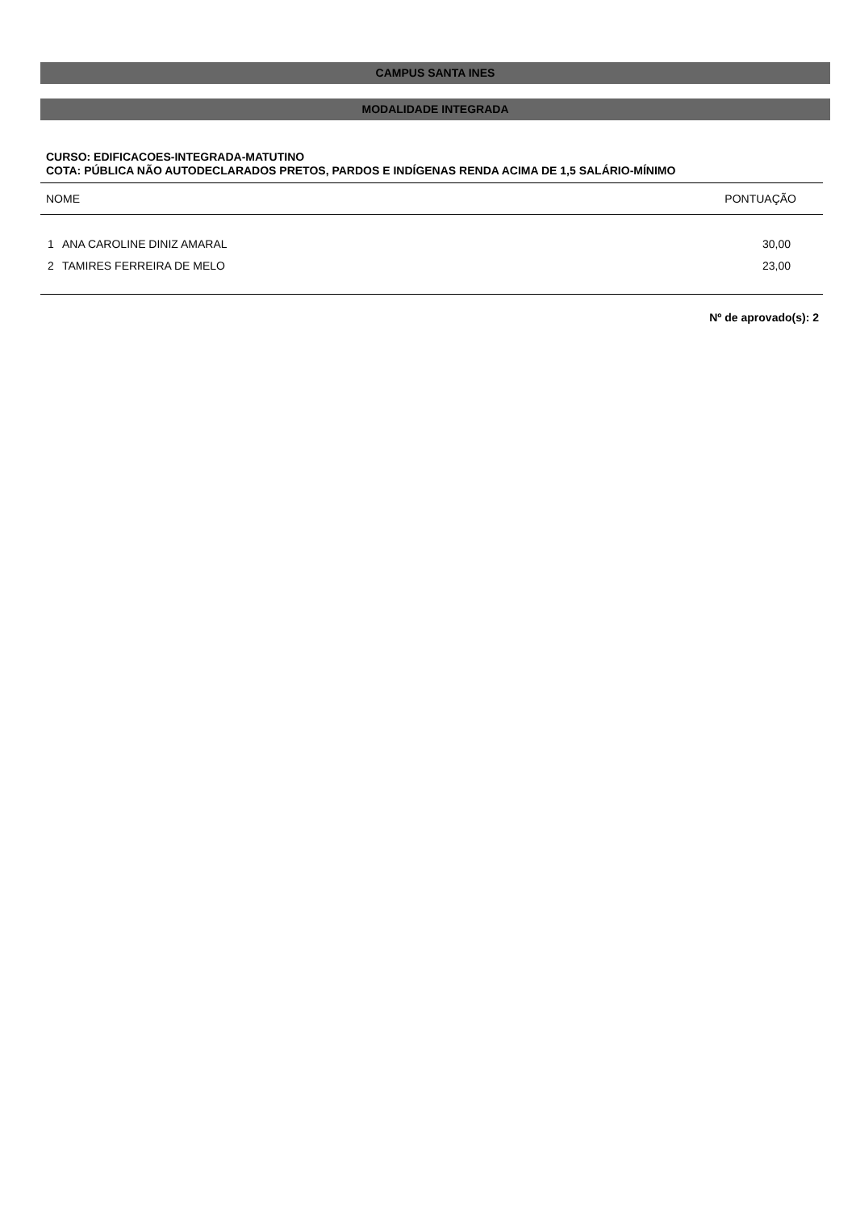CAMPUS SANTA INES
MODALIDADE INTEGRADA
CURSO: EDIFICACOES-INTEGRADA-MATUTINO
COTA: PÚBLICA NÃO AUTODECLARADOS PRETOS, PARDOS E INDÍGENAS RENDA ACIMA DE 1,5 SALÁRIO-MÍNIMO
| NOME | | PONTUAÇÃO |
| --- | --- | --- |
| 1 | ANA CAROLINE DINIZ AMARAL | 30,00 |
| 2 | TAMIRES FERREIRA DE MELO | 23,00 |
Nº de aprovado(s): 2